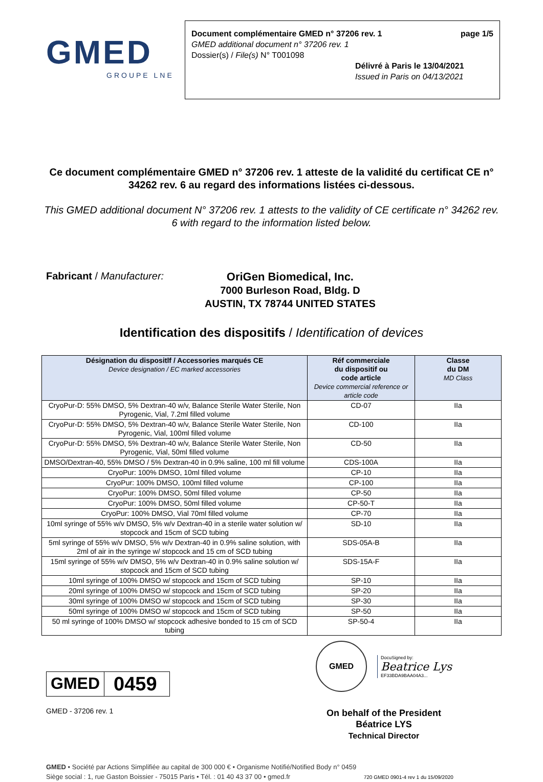GMED
GROUPE LNE
Document complémentaire GMED n° 37206 rev. 1 page 1/5
GMED additional document n° 37206 rev. 1
Dossier(s) / File(s) N° T001098
Délivré à Paris le 13/04/2021
Issued in Paris on 04/13/2021
Ce document complémentaire GMED n° 37206 rev. 1 atteste de la validité du certificat CE n° 34262 rev. 6 au regard des informations listées ci-dessous.
This GMED additional document N° 37206 rev. 1 attests to the validity of CE certificate n° 34262 rev. 6 with regard to the information listed below.
Fabricant / Manufacturer:
OriGen Biomedical, Inc.
7000 Burleson Road, Bldg. D
AUSTIN, TX 78744 UNITED STATES
Identification des dispositifs / Identification of devices
| Désignation du dispositlf / Accessories marqués CE Device designation / EC marked accessories | Réf commerciale du dispositif ou code article Device commercial reference or article code | Classe du DM MD Class |
| --- | --- | --- |
| CryoPur-D: 55% DMSO, 5% Dextran-40 w/v, Balance Sterile Water Sterile, Non Pyrogenic, Vial, 7.2ml filled volume | CD-07 | IIa |
| CryoPur-D: 55% DMSO, 5% Dextran-40 w/v, Balance Sterile Water Sterile, Non Pyrogenic, Vial, 100ml filled volume | CD-100 | IIa |
| CryoPur-D: 55% DMSO, 5% Dextran-40 w/v, Balance Sterile Water Sterile, Non Pyrogenic, Vial, 50ml filled volume | CD-50 | IIa |
| DMSO/Dextran-40, 55% DMSO / 5% Dextran-40 in 0.9% saline, 100 ml fill volume | CDS-100A | IIa |
| CryoPur: 100% DMSO, 10ml filled volume | CP-10 | IIa |
| CryoPur: 100% DMSO, 100ml filled volume | CP-100 | IIa |
| CryoPur: 100% DMSO, 50ml filled volume | CP-50 | IIa |
| CryoPur: 100% DMSO, 50ml filled volume | CP-50-T | IIa |
| CryoPur: 100% DMSO, Vial 70ml filled volume | CP-70 | IIa |
| 10ml syringe of 55% w/v DMSO, 5% w/v Dextran-40 in a sterile water solution w/ stopcock and 15cm of SCD tubing | SD-10 | IIa |
| 5ml syringe of 55% w/v DMSO, 5% w/v Dextran-40 in 0.9% saline solution, with 2ml of air in the syringe w/ stopcock and 15 cm of SCD tubing | SDS-05A-B | IIa |
| 15ml syringe of 55% w/v DMSO, 5% w/v Dextran-40 in 0.9% saline solution w/ stopcock and 15cm of SCD tubing | SDS-15A-F | IIa |
| 10ml syringe of 100% DMSO w/ stopcock and 15cm of SCD tubing | SP-10 | IIa |
| 20ml syringe of 100% DMSO w/ stopcock and 15cm of SCD tubing | SP-20 | IIa |
| 30ml syringe of 100% DMSO w/ stopcock and 15cm of SCD tubing | SP-30 | IIa |
| 50ml syringe of 100% DMSO w/ stopcock and 15cm of SCD tubing | SP-50 | IIa |
| 50 ml syringe of 100% DMSO w/ stopcock adhesive bonded to 15 cm of SCD tubing | SP-50-4 | IIa |
GMED
0459
GMED - 37206 rev. 1
GMED
DocuSigned by:
Beatrice Lys
EF33BDA9BAA04A3...
On behalf of the President
Béatrice LYS
Technical Director
GMED • Société par Actions Simplifiée au capital de 300 000 € • Organisme Notifié/Notified Body n° 0459
Siège social : 1, rue Gaston Boissier - 75015 Paris • Tél. : 01 40 43 37 00 • gmed.fr 720 GMED 0901-4 rev 1 du 15/09/2020